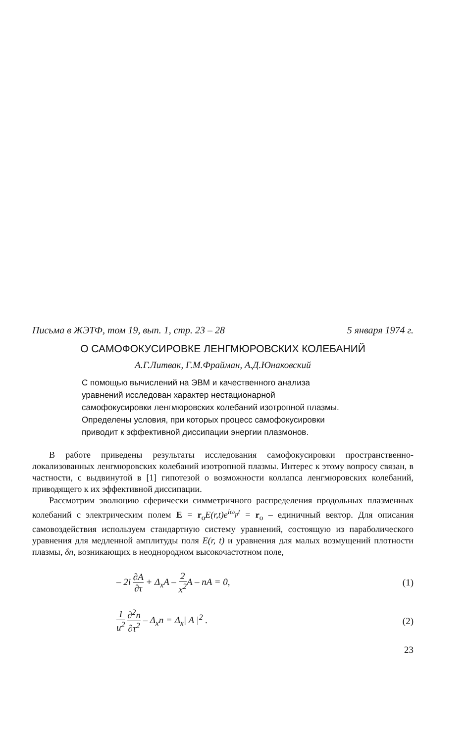Письма в ЖЭТФ, том 19, вып. 1, стр. 23 – 28 5 января 1974 г.
О САМОФОКУСИРОВКЕ ЛЕНГМЮРОВСКИХ КОЛЕБАНИЙ
А.Г.Литвак, Г.М.Фрайман, А.Д.Юнаковский
С помощью вычислений на ЭВМ и качественного анализа уравнений исследован характер нестационарной самофокусировки ленгмюровских колебаний изотропной плазмы. Определены условия, при которых процесс самофокусировки приводит к эффективной диссипации энергии плазмонов.
В работе приведены результаты исследования самофокусировки пространственно-локализованных ленгмюровских колебаний изотропной плазмы. Интерес к этому вопросу связан, в частности, с выдвинутой в [1] гипотезой о возможности коллапса ленгмюровских колебаний, приводящего к их эффективной диссипации.
Рассмотрим эволюцию сферически симметричного распределения продольных плазменных колебаний с электрическим полем E = r<sub>o</sub>E(r,t)e<sup>iω<sub>p</sub>t</sup> = r<sub>o</sub> – единичный вектор. Для описания самовоздействия используем стандартную систему уравнений, состоящую из параболического уравнения для медленной амплитуды поля E(r, t) и уравнения для малых возмущений плотности плазмы, δn, возникающих в неоднородном высокочастотном поле,
– 2i ∂A ∂τ + Δ<sub>x</sub>A – 2 x<sup>2</sup> A – nA = 0, (1)
1 u<sup>2</sup> ∂<sup>2</sup>n ∂τ<sup>2</sup> – Δ<sub>x</sub>n = Δ<sub>x</sub>| A |<sup>2</sup> . (2)
23